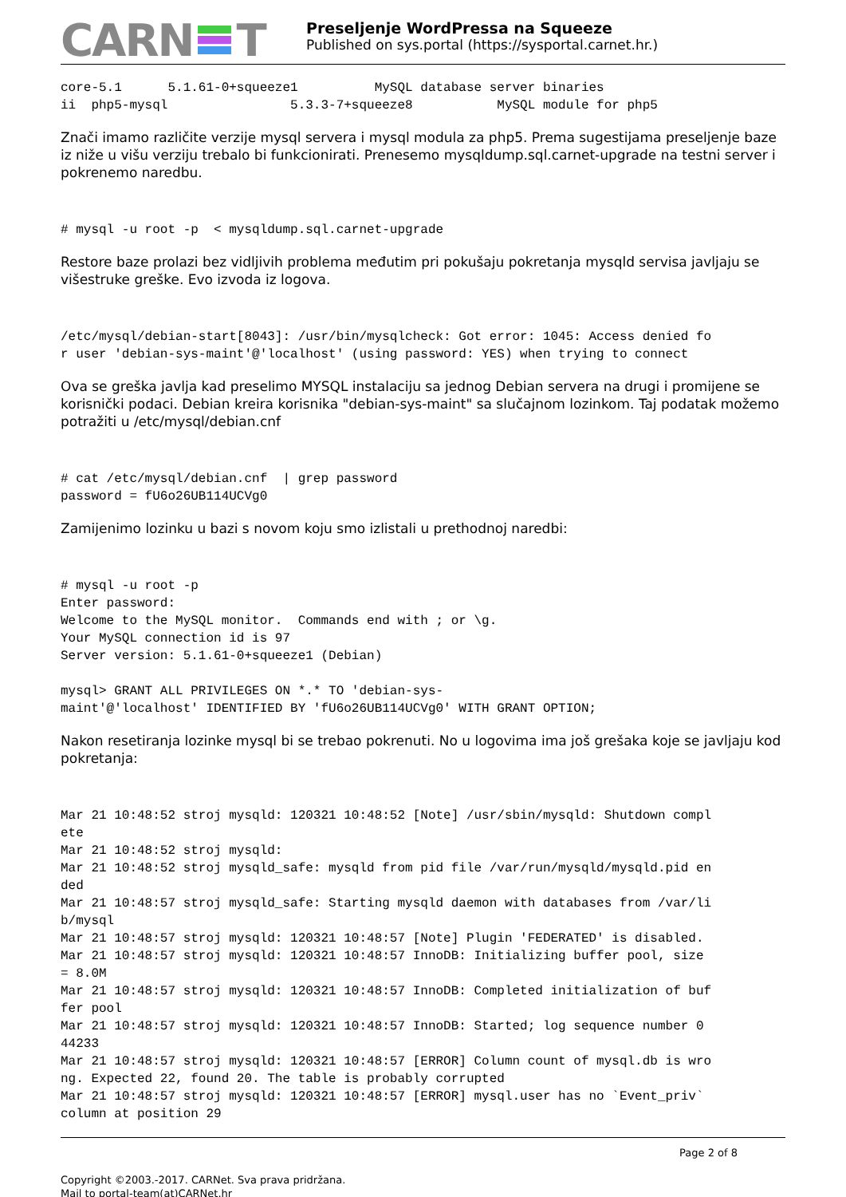CARN T
Preseljenje WordPressa na Squeeze
Published on sys.portal (https://sysportal.carnet.hr.)
core-5.1      5.1.61-0+squeeze1          MySQL database server binaries
ii  php5-mysql                5.3.3-7+squeeze8           MySQL module for php5
Znači imamo različite verzije mysql servera i mysql modula za php5. Prema sugestijama preseljenje baze iz niže u višu verziju trebalo bi funkcionirati. Prenesemo mysqldump.sql.carnet-upgrade na testni server i pokrenemo naredbu.
# mysql -u root -p  < mysqldump.sql.carnet-upgrade
Restore baze prolazi bez vidljivih problema međutim pri pokušaju pokretanja mysqld servisa javljaju se višestruke greške. Evo izvoda iz logova.
/etc/mysql/debian-start[8043]: /usr/bin/mysqlcheck: Got error: 1045: Access denied fo
r user 'debian-sys-maint'@'localhost' (using password: YES) when trying to connect
Ova se greška javlja kad preselimo MYSQL instalaciju sa jednog Debian servera na drugi i promijene se korisnički podaci. Debian kreira korisnika "debian-sys-maint" sa slučajnom lozinkom. Taj podatak možemo potražiti u /etc/mysql/debian.cnf
# cat /etc/mysql/debian.cnf  | grep password
password = fU6o26UB114UCVg0
Zamijenimo lozinku u bazi s novom koju smo izlistali u prethodnoj naredbi:
# mysql -u root -p
Enter password:
Welcome to the MySQL monitor.  Commands end with ; or \g.
Your MySQL connection id is 97
Server version: 5.1.61-0+squeeze1 (Debian)

mysql> GRANT ALL PRIVILEGES ON *.* TO 'debian-sys-
maint'@'localhost' IDENTIFIED BY 'fU6o26UB114UCVg0' WITH GRANT OPTION;
Nakon resetiranja lozinke mysql bi se trebao pokrenuti. No u logovima ima još grešaka koje se javljaju kod pokretanja:
Mar 21 10:48:52 stroj mysqld: 120321 10:48:52 [Note] /usr/sbin/mysqld: Shutdown compl
ete
Mar 21 10:48:52 stroj mysqld:
Mar 21 10:48:52 stroj mysqld_safe: mysqld from pid file /var/run/mysqld/mysqld.pid en
ded
Mar 21 10:48:57 stroj mysqld_safe: Starting mysqld daemon with databases from /var/li
b/mysql
Mar 21 10:48:57 stroj mysqld: 120321 10:48:57 [Note] Plugin 'FEDERATED' is disabled.
Mar 21 10:48:57 stroj mysqld: 120321 10:48:57 InnoDB: Initializing buffer pool, size
= 8.0M
Mar 21 10:48:57 stroj mysqld: 120321 10:48:57 InnoDB: Completed initialization of buf
fer pool
Mar 21 10:48:57 stroj mysqld: 120321 10:48:57 InnoDB: Started; log sequence number 0
44233
Mar 21 10:48:57 stroj mysqld: 120321 10:48:57 [ERROR] Column count of mysql.db is wro
ng. Expected 22, found 20. The table is probably corrupted
Mar 21 10:48:57 stroj mysqld: 120321 10:48:57 [ERROR] mysql.user has no `Event_priv`
column at position 29
Page 2 of 8
Copyright ©2003.-2017. CARNet. Sva prava pridržana.
Mail to portal-team(at)CARNet.hr